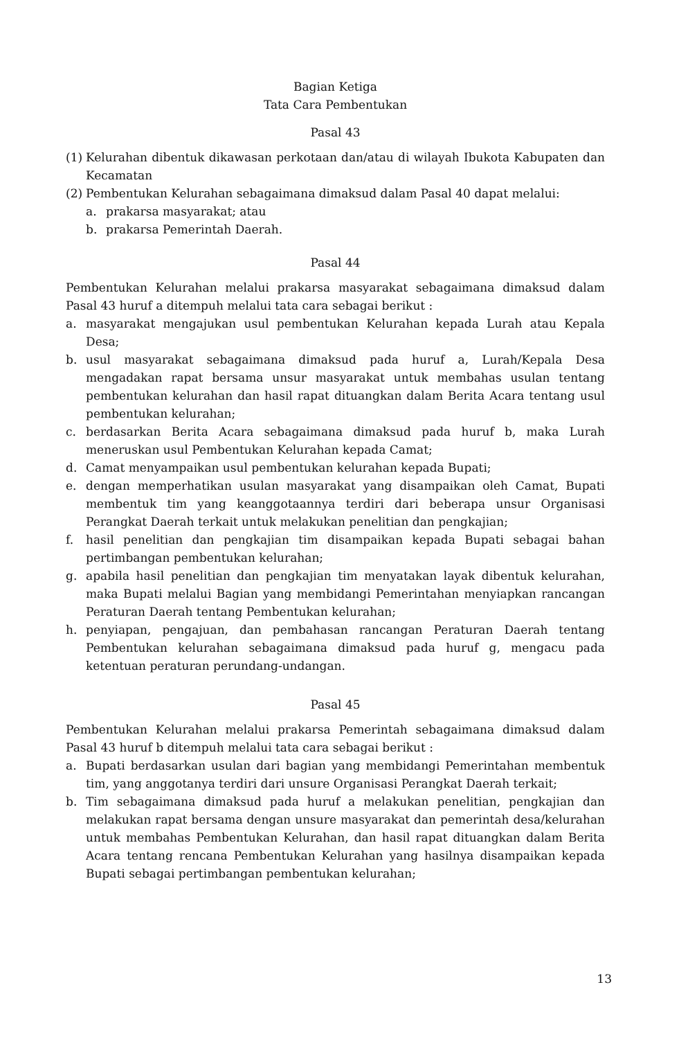Bagian Ketiga
Tata Cara Pembentukan
Pasal 43
(1) Kelurahan dibentuk dikawasan perkotaan dan/atau di wilayah Ibukota Kabupaten dan Kecamatan
(2) Pembentukan Kelurahan sebagaimana dimaksud dalam Pasal 40 dapat melalui:
a. prakarsa masyarakat; atau
b. prakarsa Pemerintah Daerah.
Pasal 44
Pembentukan Kelurahan melalui prakarsa masyarakat sebagaimana dimaksud dalam Pasal 43 huruf a ditempuh melalui tata cara sebagai berikut :
a. masyarakat mengajukan usul pembentukan Kelurahan kepada Lurah atau Kepala Desa;
b. usul masyarakat sebagaimana dimaksud pada huruf a, Lurah/Kepala Desa mengadakan rapat bersama unsur masyarakat untuk membahas usulan tentang pembentukan kelurahan dan hasil rapat dituangkan dalam Berita Acara tentang usul pembentukan kelurahan;
c. berdasarkan Berita Acara sebagaimana dimaksud pada huruf b, maka Lurah meneruskan usul Pembentukan Kelurahan kepada Camat;
d. Camat menyampaikan usul pembentukan kelurahan kepada Bupati;
e. dengan memperhatikan usulan masyarakat yang disampaikan oleh Camat, Bupati membentuk tim yang keanggotaannya terdiri dari beberapa unsur Organisasi Perangkat Daerah terkait untuk melakukan penelitian dan pengkajian;
f. hasil penelitian dan pengkajian tim disampaikan kepada Bupati sebagai bahan pertimbangan pembentukan kelurahan;
g. apabila hasil penelitian dan pengkajian tim menyatakan layak dibentuk kelurahan, maka Bupati melalui Bagian yang membidangi Pemerintahan menyiapkan rancangan Peraturan Daerah tentang Pembentukan kelurahan;
h. penyiapan, pengajuan, dan pembahasan rancangan Peraturan Daerah tentang Pembentukan kelurahan sebagaimana dimaksud pada huruf g, mengacu pada ketentuan peraturan perundang-undangan.
Pasal 45
Pembentukan Kelurahan melalui prakarsa Pemerintah sebagaimana dimaksud dalam Pasal 43 huruf b ditempuh melalui tata cara sebagai berikut :
a. Bupati berdasarkan usulan dari bagian yang membidangi Pemerintahan membentuk tim, yang anggotanya terdiri dari unsure Organisasi Perangkat Daerah terkait;
b. Tim sebagaimana dimaksud pada huruf a melakukan penelitian, pengkajian dan melakukan rapat bersama dengan unsure masyarakat dan pemerintah desa/kelurahan untuk membahas Pembentukan Kelurahan, dan hasil rapat dituangkan dalam Berita Acara tentang rencana Pembentukan Kelurahan yang hasilnya disampaikan kepada Bupati sebagai pertimbangan pembentukan kelurahan;
13